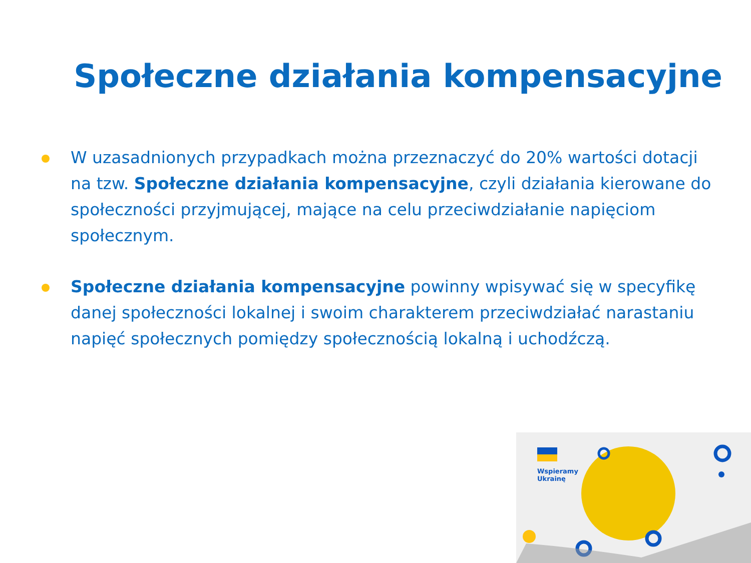Społeczne działania kompensacyjne
W uzasadnionych przypadkach można przeznaczyć do 20% wartości dotacji na tzw. Społeczne działania kompensacyjne, czyli działania kierowane do społeczności przyjmującej, mające na celu przeciwdziałanie napięciom społecznym.
Społeczne działania kompensacyjne powinny wpisywać się w specyfikę danej społeczności lokalnej i swoim charakterem przeciwdziałać narastaniu napięć społecznych pomiędzy społecznością lokalną i uchodźczą.
Wspieramy
Ukrainę